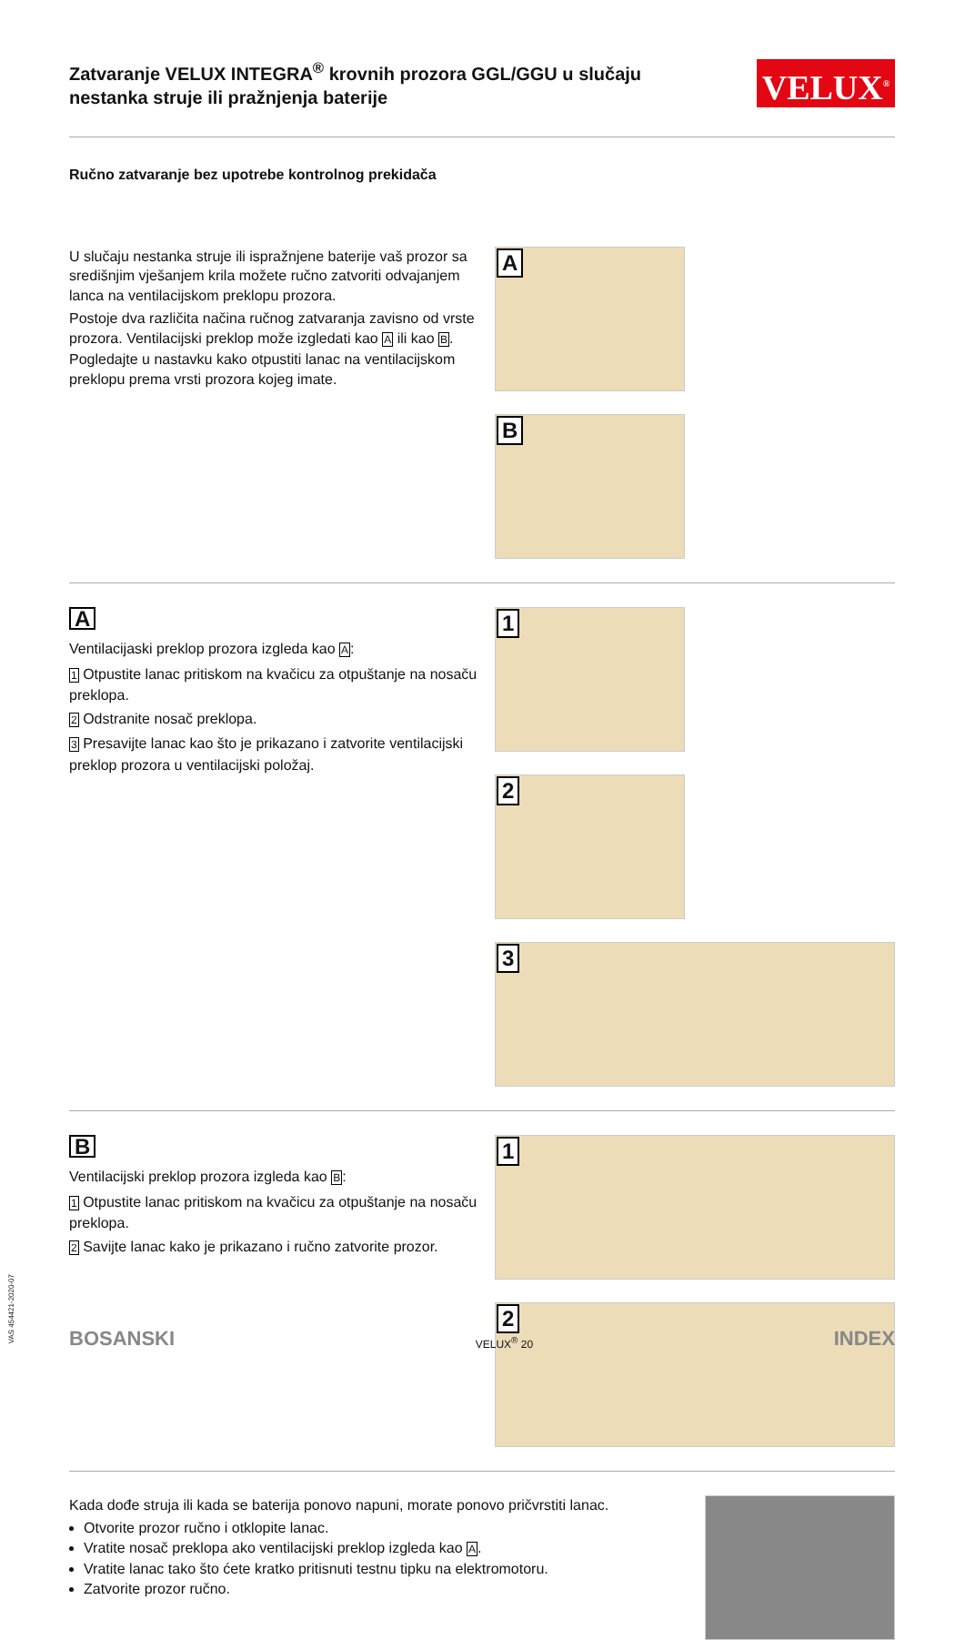Zatvaranje VELUX INTEGRA<sup>®</sup> krovnih prozora GGL/GGU u slučaju nestanka struje ili pražnjenja baterije
VELUX<sup>®</sup>
Ručno zatvaranje bez upotrebe kontrolnog prekidača
U slučaju nestanka struje ili ispražnjene baterije vaš prozor sa središnjim vješanjem krila možete ručno zatvoriti odvajanjem lanca na ventilacijskom preklopu prozora.
Postoje dva različita načina ručnog zatvaranja zavisno od vrste prozora. Ventilacijski preklop može izgledati kao A ili kao B. Pogledajte u nastavku kako otpustiti lanac na ventilacijskom preklopu prema vrsti prozora kojeg imate.
A
B
A
Ventilacijaski preklop prozora izgleda kao A:
1 Otpustite lanac pritiskom na kvačicu za otpuštanje na nosaču preklopa.
2 Odstranite nosač preklopa.
3 Presavijte lanac kao što je prikazano i zatvorite ventilacijski preklop prozora u ventilacijski položaj.
1
2
3
B
Ventilacijski preklop prozora izgleda kao B:
1 Otpustite lanac pritiskom na kvačicu za otpuštanje na nosaču preklopa.
2 Savijte lanac kako je prikazano i ručno zatvorite prozor.
1
2
Kada dođe struja ili kada se baterija ponovo napuni, morate ponovo pričvrstiti lanac.
Otvorite prozor ručno i otklopite lanac.
Vratite nosač preklopa ako ventilacijski preklop izgleda kao A.
Vratite lanac tako što ćete kratko pritisnuti testnu tipku na elektromotoru.
Zatvorite prozor ručno.
BOSANSKI VELUX<sup>®</sup> 20 INDEX
VAS 454421-2020-07